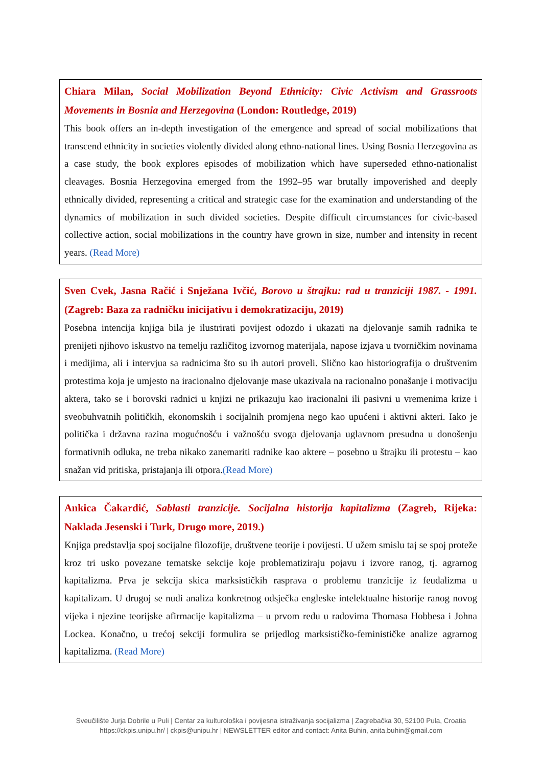Chiara Milan, Social Mobilization Beyond Ethnicity: Civic Activism and Grassroots Movements in Bosnia and Herzegovina (London: Routledge, 2019)
This book offers an in-depth investigation of the emergence and spread of social mobilizations that transcend ethnicity in societies violently divided along ethno-national lines. Using Bosnia Herzegovina as a case study, the book explores episodes of mobilization which have superseded ethno-nationalist cleavages. Bosnia Herzegovina emerged from the 1992–95 war brutally impoverished and deeply ethnically divided, representing a critical and strategic case for the examination and understanding of the dynamics of mobilization in such divided societies. Despite difficult circumstances for civic-based collective action, social mobilizations in the country have grown in size, number and intensity in recent years. (Read More)
Sven Cvek, Jasna Račić i Snježana Ivčić, Borovo u štrajku: rad u tranziciji 1987. - 1991. (Zagreb: Baza za radničku inicijativu i demokratizaciju, 2019)
Posebna intencija knjiga bila je ilustrirati povijest odozdo i ukazati na djelovanje samih radnika te prenijeti njihovo iskustvo na temelju različitog izvornog materijala, napose izjava u tvorničkim novinama i medijima, ali i intervjua sa radnicima što su ih autori proveli. Slično kao historiografija o društvenim protestima koja je umjesto na iracionalno djelovanje mase ukazivala na racionalno ponašanje i motivaciju aktera, tako se i borovski radnici u knjizi ne prikazuju kao iracionalni ili pasivni u vremenima krize i sveobuhvatnih političkih, ekonomskih i socijalnih promjena nego kao upućeni i aktivni akteri. Iako je politička i državna razina mogućnošću i važnošću svoga djelovanja uglavnom presudna u donošenju formativnih odluka, ne treba nikako zanemariti radnike kao aktere – posebno u štrajku ili protestu – kao snažan vid pritiska, pristajanja ili otpora.(Read More)
Ankica Čakardić, Sablasti tranzicije. Socijalna historija kapitalizma (Zagreb, Rijeka: Naklada Jesenski i Turk, Drugo more, 2019.)
Knjiga predstavlja spoj socijalne filozofije, društvene teorije i povijesti. U užem smislu taj se spoj proteže kroz tri usko povezane tematske sekcije koje problematiziraju pojavu i izvore ranog, tj. agrarnog kapitalizma. Prva je sekcija skica marksističkih rasprava o problemu tranzicije iz feudalizma u kapitalizam. U drugoj se nudi analiza konkretnog odsječka engleske intelektualne historije ranog novog vijeka i njezine teorijske afirmacije kapitalizma – u prvom redu u radovima Thomasa Hobbesa i Johna Lockea. Konačno, u trećoj sekciji formulira se prijedlog marksističko-feminističke analize agrarnog kapitalizma. (Read More)
Sveučilište Jurja Dobrile u Puli | Centar za kulturološka i povijesna istraživanja socijalizma | Zagrebačka 30, 52100 Pula, Croatia
https://ckpis.unipu.hr/ | ckpis@unipu.hr | NEWSLETTER editor and contact: Anita Buhin, anita.buhin@gmail.com